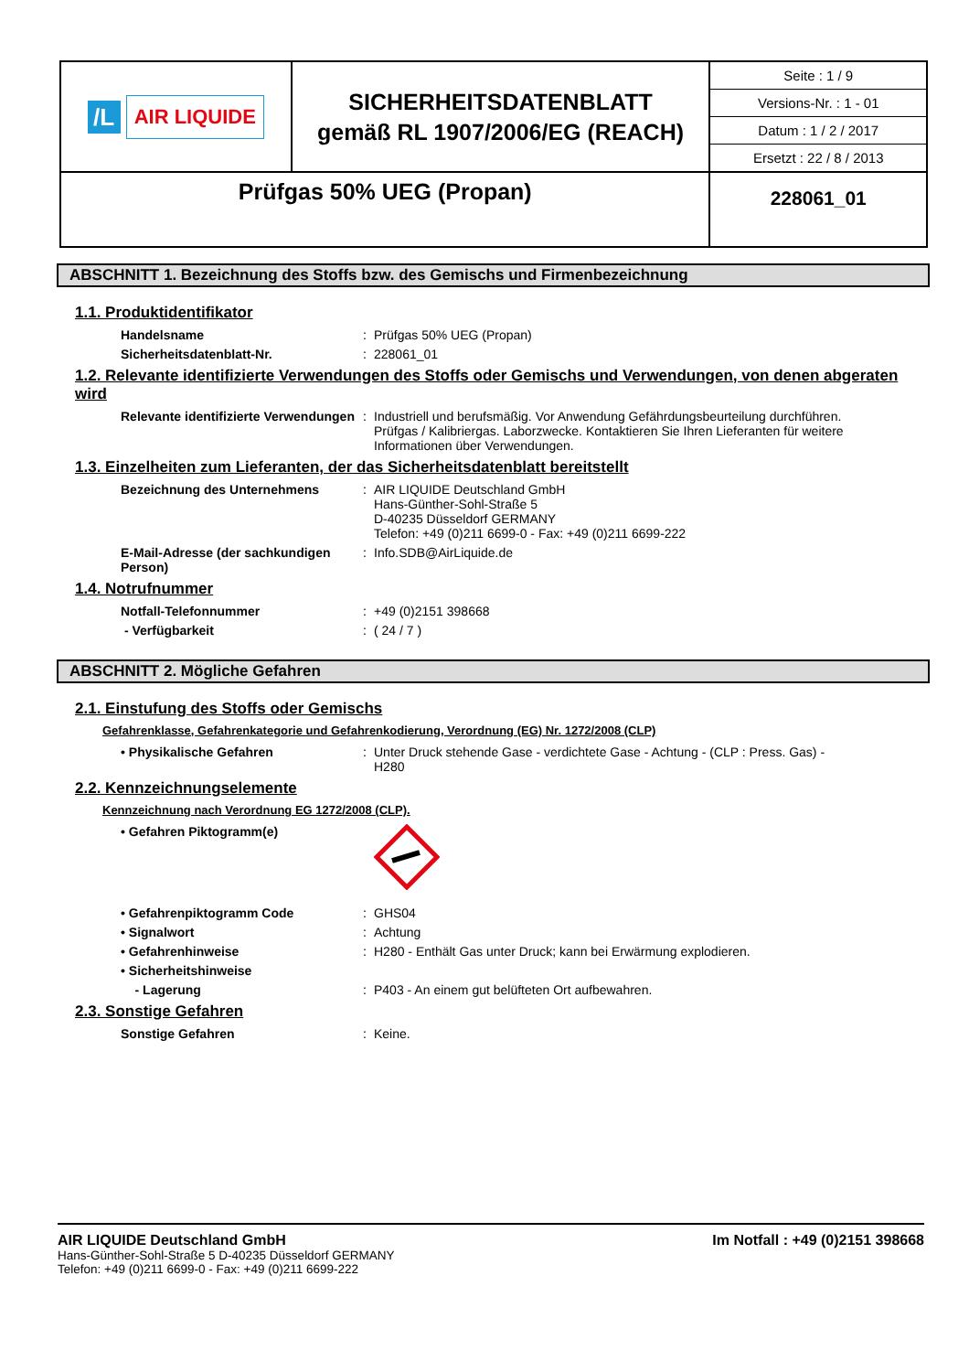| /L AIR LIQUIDE | SICHERHEITSDATENBLATT gemäß RL 1907/2006/EG (REACH) | Seite : 1 / 9 Versions-Nr. : 1 - 01 Datum : 1 / 2 / 2017 Ersetzt : 22 / 8 / 2013 |
| Prüfgas 50% UEG (Propan) | | 228061_01 |
ABSCHNITT 1. Bezeichnung des Stoffs bzw. des Gemischs und Firmenbezeichnung
1.1. Produktidentifikator
Handelsname: Prüfgas 50% UEG (Propan)
Sicherheitsdatenblatt-Nr.: 228061_01
1.2. Relevante identifizierte Verwendungen des Stoffs oder Gemischs und Verwendungen, von denen abgeraten wird
Relevante identifizierte Verwendungen: Industriell und berufsmäßig. Vor Anwendung Gefährdungsbeurteilung durchführen. Prüfgas / Kalibriergas. Laborzwecke. Kontaktieren Sie Ihren Lieferanten für weitere Informationen über Verwendungen.
1.3. Einzelheiten zum Lieferanten, der das Sicherheitsdatenblatt bereitstellt
Bezeichnung des Unternehmens: AIR LIQUIDE Deutschland GmbH
Hans-Günther-Sohl-Straße 5
D-40235 Düsseldorf GERMANY
Telefon: +49 (0)211 6699-0 - Fax: +49 (0)211 6699-222
E-Mail-Adresse (der sachkundigen Person): Info.SDB@AirLiquide.de
1.4. Notrufnummer
Notfall-Telefonnummer: +49 (0)2151 398668
- Verfügbarkeit: ( 24 / 7 )
ABSCHNITT 2. Mögliche Gefahren
2.1. Einstufung des Stoffs oder Gemischs
Gefahrenklasse, Gefahrenkategorie und Gefahrenkodierung, Verordnung (EG) Nr. 1272/2008 (CLP)
• Physikalische Gefahren: Unter Druck stehende Gase - verdichtete Gase - Achtung - (CLP : Press. Gas) - H280
2.2. Kennzeichnungselemente
Kennzeichnung nach Verordnung EG 1272/2008 (CLP).
• Gefahren Piktogramm(e)
• Gefahrenpiktogramm Code: GHS04
• Signalwort: Achtung
• Gefahrenhinweise: H280 - Enthält Gas unter Druck; kann bei Erwärmung explodieren.
• Sicherheitshinweise
- Lagerung: P403 - An einem gut belüfteten Ort aufbewahren.
2.3. Sonstige Gefahren
Sonstige Gefahren: Keine.
AIR LIQUIDE Deutschland GmbH Im Notfall : +49 (0)2151 398668
Hans-Günther-Sohl-Straße 5 D-40235 Düsseldorf GERMANY
Telefon: +49 (0)211 6699-0 - Fax: +49 (0)211 6699-222